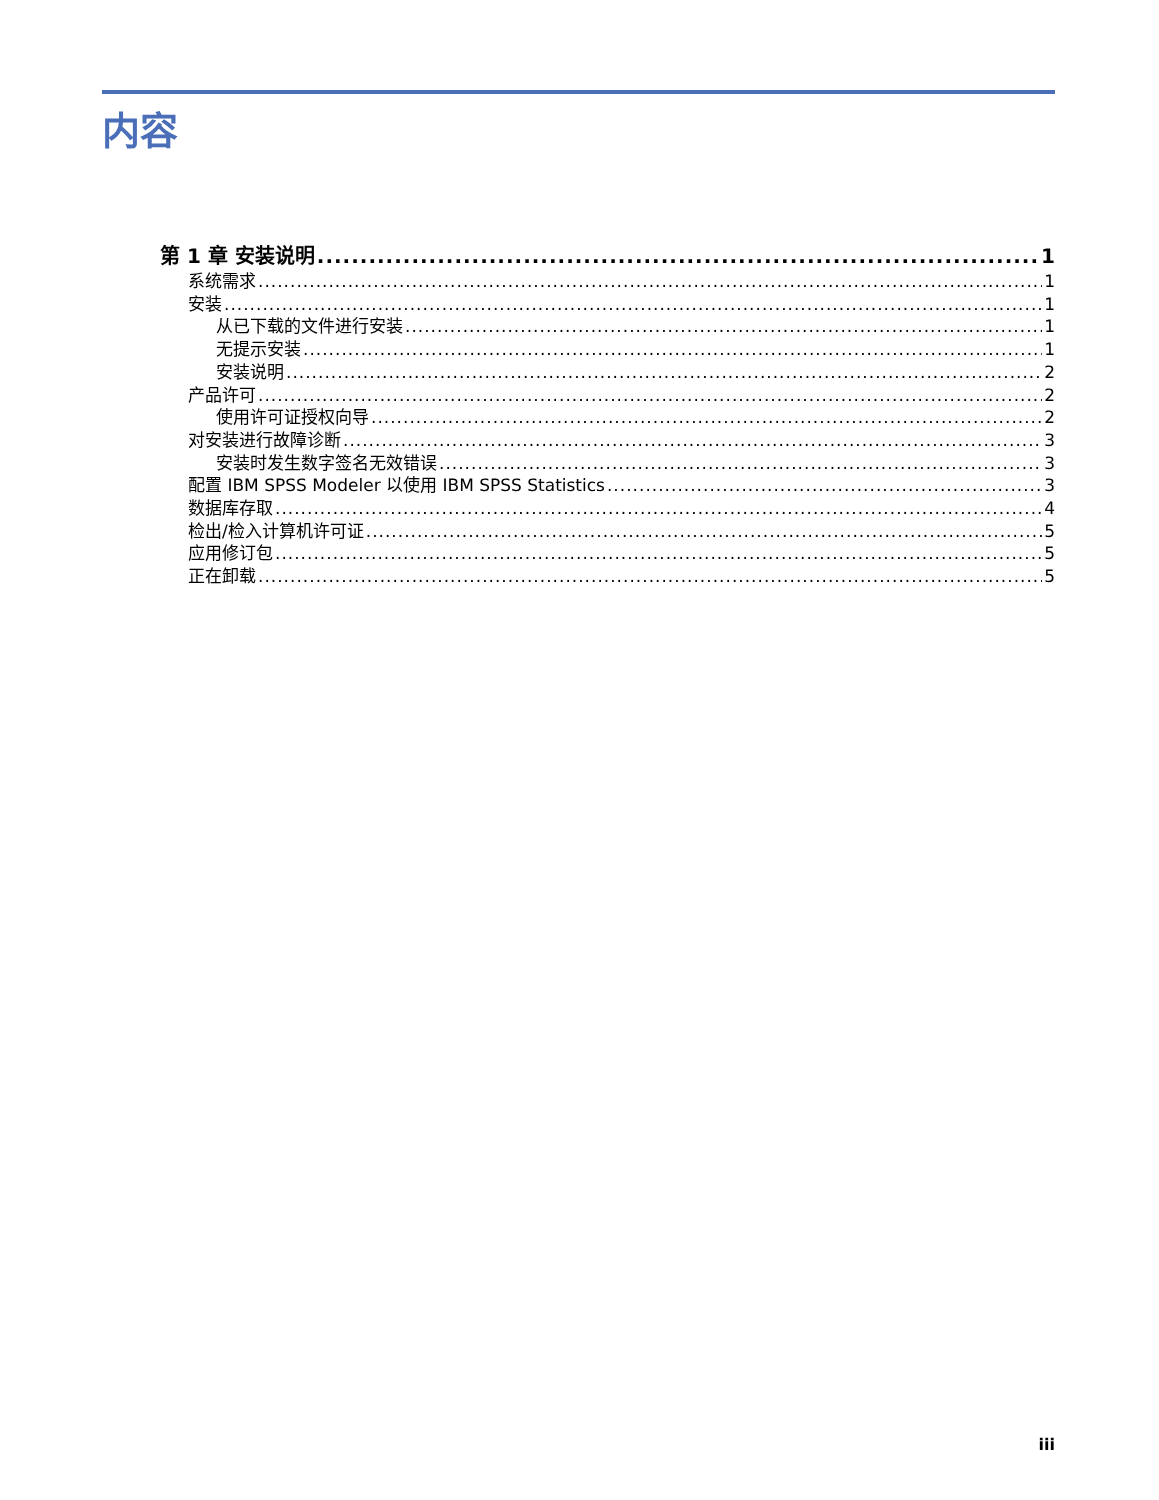内容
第 1 章 安装说明 1
系统需求 1
安装 1
从已下载的文件进行安装 1
无提示安装 1
安装说明 2
产品许可 2
使用许可证授权向导 2
对安装进行故障诊断 3
安装时发生数字签名无效错误 3
配置 IBM SPSS Modeler 以使用 IBM SPSS Statistics 3
数据库存取 4
检出/检入计算机许可证 5
应用修订包 5
正在卸载 5
iii